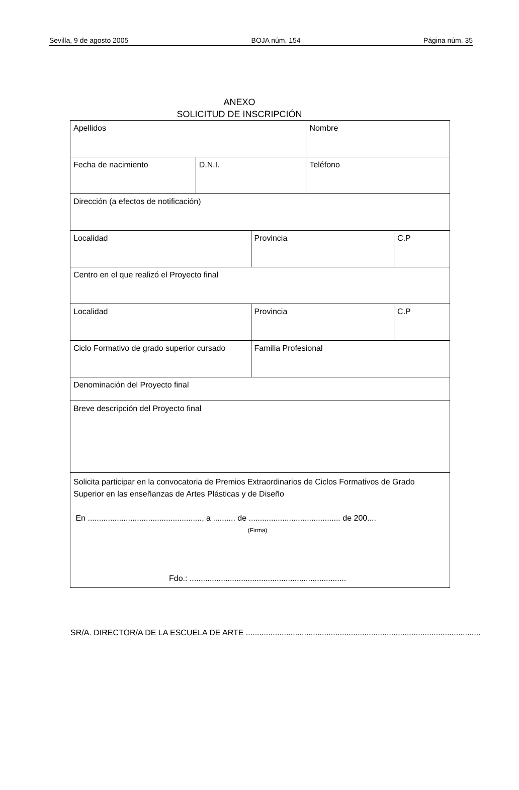Sevilla, 9 de agosto 2005 BOJA núm. 154 Página núm. 35
ANEXO
SOLICITUD DE INSCRIPCIÓN
| Apellidos | | | Nombre | |
| Fecha de nacimiento | D.N.I. | | Teléfono | |
| Dirección (a efectos de notificación) | | | | |
| Localidad | | Provincia | | C.P |
| Centro en el que realizó el Proyecto final | | | | |
| Localidad | | Provincia | | C.P |
| Ciclo Formativo de grado superior cursado | | Familia Profesional | | |
| Denominación del Proyecto final | | | | |
| Breve descripción del Proyecto final | | | | |
| Solicita participar en la convocatoria de Premios Extraordinarios de Ciclos Formativos de Grado Superior en las enseñanzas de Artes Plásticas y de Diseño En ..................................................., a .......... de ......................................... de 200.... (Firma) Fdo.: ...................................................................... | | | | |
SR/A. DIRECTOR/A DE LA ESCUELA DE ARTE .........................................................................................................